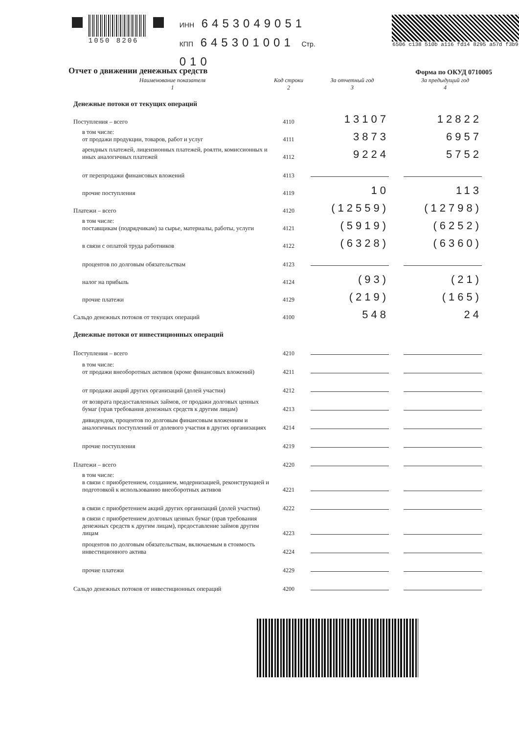1050 8206
ИНН 6453049051
КПП 645301001 Стр. 010
6506 c138 510b a116 fd14 8295 a57d f3b9
Форма по ОКУД 0710005
Отчет о движении денежных средств
| Наименование показателя 1 | Код строки 2 | За отчетный год 3 | За предыдущий год 4 |
| --- | --- | --- | --- |
| Денежные потоки от текущих операций | | | |
| Поступления – всего | 4110 | 13107 | 12822 |
| в том числе: от продажи продукции, товаров, работ и услуг | 4111 | 3873 | 6957 |
| арендных платежей, лицензионных платежей, роялти, комиссионных и иных аналогичных платежей | 4112 | 9224 | 5752 |
| от перепродажи финансовых вложений | 4113 | | |
| прочие поступления | 4119 | 10 | 113 |
| Платежи – всего | 4120 | (12559) | (12798) |
| в том числе: поставщикам (подрядчикам) за сырье, материалы, работы, услуги | 4121 | (5919) | (6252) |
| в связи с оплатой труда работников | 4122 | (6328) | (6360) |
| процентов по долговым обязательствам | 4123 | | |
| налог на прибыль | 4124 | (93) | (21) |
| прочие платежи | 4129 | (219) | (165) |
| Сальдо денежных потоков от текущих операций | 4100 | 548 | 24 |
| Денежные потоки от инвестиционных операций | | | |
| Поступления – всего | 4210 | | |
| в том числе: от продажи внеоборотных активов (кроме финансовых вложений) | 4211 | | |
| от продажи акций других организаций (долей участия) | 4212 | | |
| от возврата предоставленных займов, от продажи долговых ценных бумаг (прав требования денежных средств к другим лицам) | 4213 | | |
| дивидендов, процентов по долговым финансовым вложениям и аналогичных поступлений от долевого участия в других организациях | 4214 | | |
| прочие поступления | 4219 | | |
| Платежи – всего | 4220 | | |
| в том числе: в связи с приобретением, созданием, модернизацией, реконструкцией и подготовкой к использованию внеоборотных активов | 4221 | | |
| в связи с приобретением акций других организаций (долей участия) | 4222 | | |
| в связи с приобретением долговых ценных бумаг (прав требования денежных средств к другим лицам), предоставление займов другим лицам | 4223 | | |
| процентов по долговым обязательствам, включаемым в стоимость инвестиционного актива | 4224 | | |
| прочие платежи | 4229 | | |
| Сальдо денежных потоков от инвестиционных операций | 4200 | | |